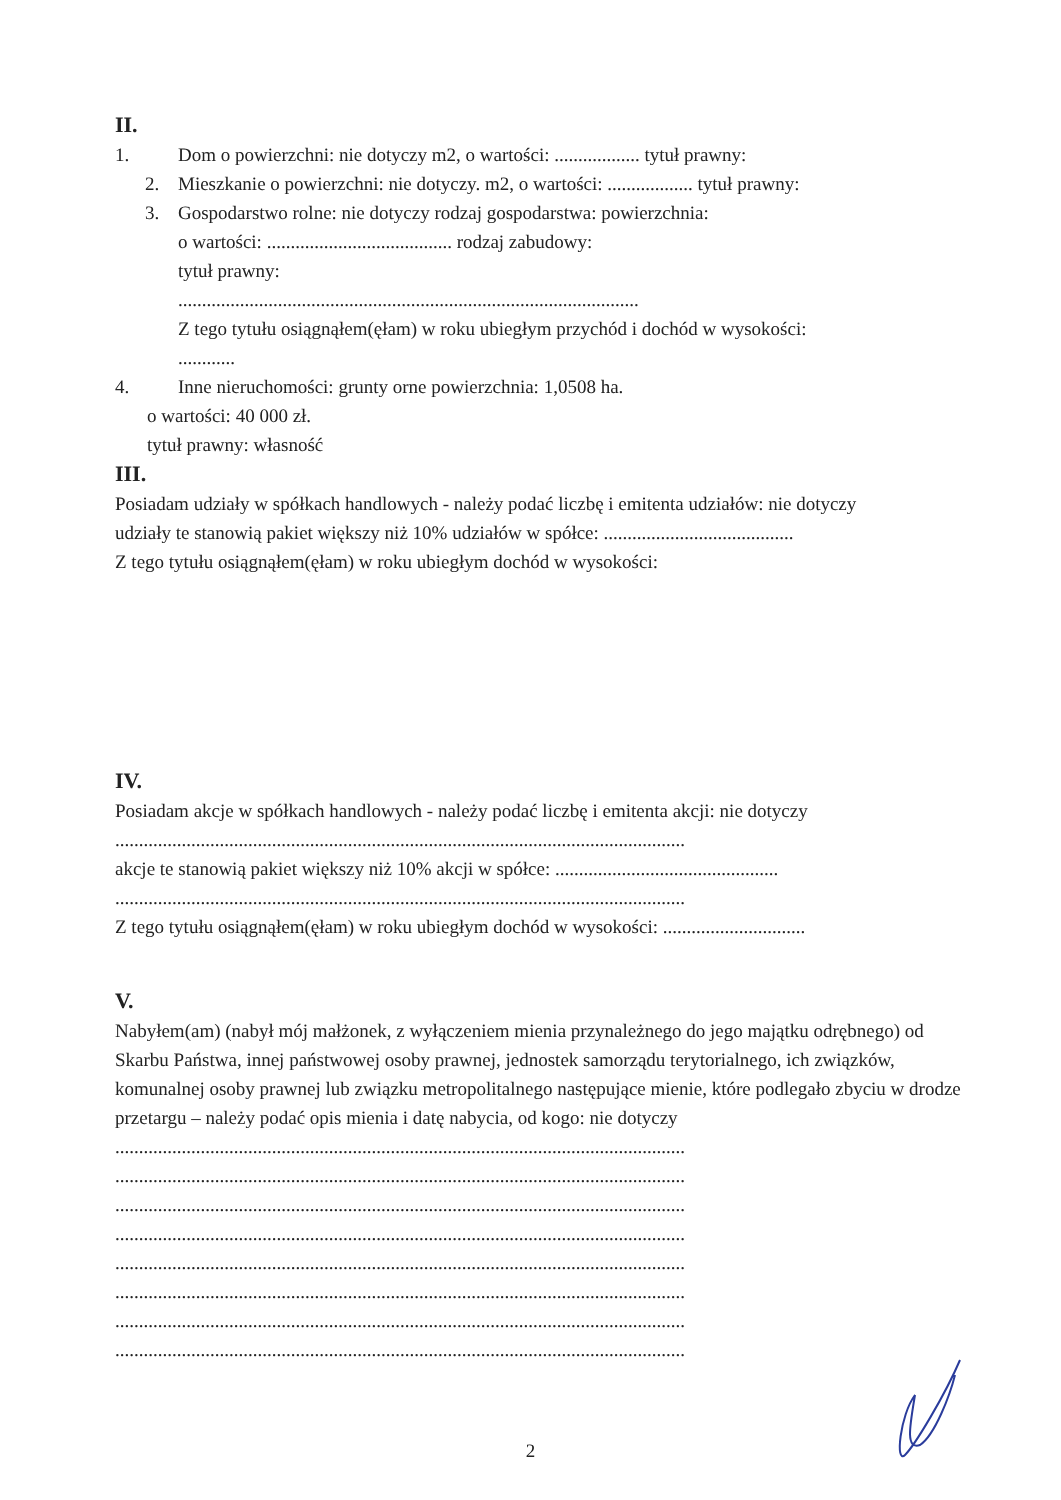II.
1. Dom o powierzchni: nie dotyczy m2, o wartości: .................. tytuł prawny:
2. Mieszkanie o powierzchni: nie dotyczy. m2, o wartości: .................. tytuł prawny:
3. Gospodarstwo rolne: nie dotyczy rodzaj gospodarstwa: powierzchnia:
o wartości: ....................................... rodzaj zabudowy:
tytuł prawny:
.................................................................................................
Z tego tytułu osiągnąłem(ęłam) w roku ubiegłym przychód i dochód w wysokości:
............
4. Inne nieruchomości: grunty orne powierzchnia: 1,0508 ha.
o wartości: 40 000 zł.
tytuł prawny: własność
III.
Posiadam udziały w spółkach handlowych - należy podać liczbę i emitenta udziałów: nie dotyczy
udziały te stanowią pakiet większy niż 10% udziałów w spółce: ........................................
Z tego tytułu osiągnąłem(ęłam) w roku ubiegłym dochód w wysokości:
IV.
Posiadam akcje w spółkach handlowych - należy podać liczbę i emitenta akcji: nie dotyczy
........................................................................................................................
akcje te stanowią pakiet większy niż 10% akcji w spółce: ...............................................
........................................................................................................................
Z tego tytułu osiągnąłem(ęłam) w roku ubiegłym dochód w wysokości: ..............................
V.
Nabyłem(am) (nabył mój małżonek, z wyłączeniem mienia przynależnego do jego majątku odrębnego) od Skarbu Państwa, innej państwowej osoby prawnej, jednostek samorządu terytorialnego, ich związków, komunalnej osoby prawnej lub związku metropolitalnego następujące mienie, które podlegało zbyciu w drodze przetargu – należy podać opis mienia i datę nabycia, od kogo: nie dotyczy
........................................................................................................................
........................................................................................................................
........................................................................................................................
........................................................................................................................
........................................................................................................................
........................................................................................................................
........................................................................................................................
........................................................................................................................
2